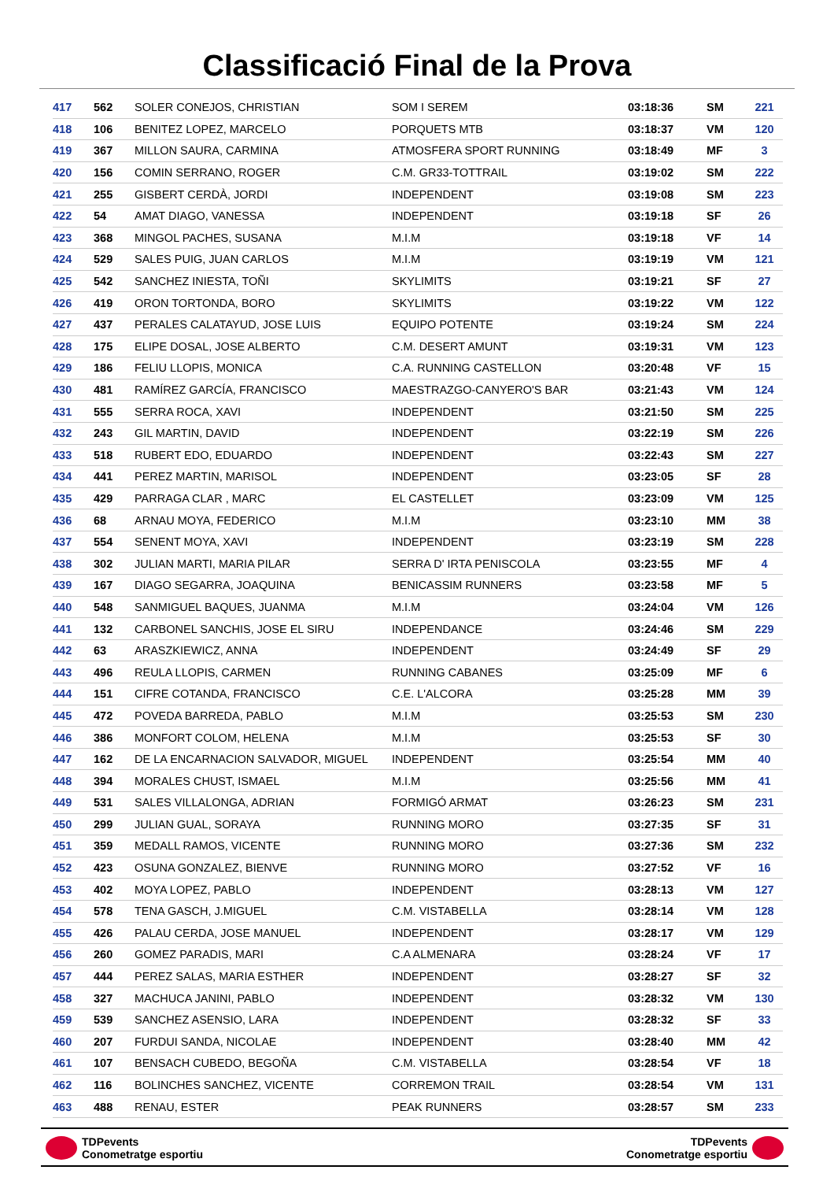Classificació Final de la Prova
| 417 | 562 | SOLER CONEJOS, CHRISTIAN | SOM I SEREM | 03:18:36 | SM | 221 |
| 418 | 106 | BENITEZ LOPEZ, MARCELO | PORQUETS MTB | 03:18:37 | VM | 120 |
| 419 | 367 | MILLON SAURA, CARMINA | ATMOSFERA SPORT RUNNING | 03:18:49 | MF | 3 |
| 420 | 156 | COMIN SERRANO, ROGER | C.M. GR33-TOTTRAIL | 03:19:02 | SM | 222 |
| 421 | 255 | GISBERT CERDÀ, JORDI | INDEPENDENT | 03:19:08 | SM | 223 |
| 422 | 54 | AMAT DIAGO, VANESSA | INDEPENDENT | 03:19:18 | SF | 26 |
| 423 | 368 | MINGOL PACHES, SUSANA | M.I.M | 03:19:18 | VF | 14 |
| 424 | 529 | SALES PUIG, JUAN CARLOS | M.I.M | 03:19:19 | VM | 121 |
| 425 | 542 | SANCHEZ INIESTA, TOÑI | SKYLIMITS | 03:19:21 | SF | 27 |
| 426 | 419 | ORON TORTONDA, BORO | SKYLIMITS | 03:19:22 | VM | 122 |
| 427 | 437 | PERALES CALATAYUD, JOSE LUIS | EQUIPO POTENTE | 03:19:24 | SM | 224 |
| 428 | 175 | ELIPE DOSAL, JOSE ALBERTO | C.M. DESERT AMUNT | 03:19:31 | VM | 123 |
| 429 | 186 | FELIU LLOPIS, MONICA | C.A. RUNNING CASTELLON | 03:20:48 | VF | 15 |
| 430 | 481 | RAMÍREZ GARCÍA, FRANCISCO | MAESTRAZGO-CANYERO'S BAR | 03:21:43 | VM | 124 |
| 431 | 555 | SERRA ROCA, XAVI | INDEPENDENT | 03:21:50 | SM | 225 |
| 432 | 243 | GIL MARTIN, DAVID | INDEPENDENT | 03:22:19 | SM | 226 |
| 433 | 518 | RUBERT EDO, EDUARDO | INDEPENDENT | 03:22:43 | SM | 227 |
| 434 | 441 | PEREZ MARTIN, MARISOL | INDEPENDENT | 03:23:05 | SF | 28 |
| 435 | 429 | PARRAGA CLAR , MARC | EL CASTELLET | 03:23:09 | VM | 125 |
| 436 | 68 | ARNAU MOYA, FEDERICO | M.I.M | 03:23:10 | MM | 38 |
| 437 | 554 | SENENT MOYA, XAVI | INDEPENDENT | 03:23:19 | SM | 228 |
| 438 | 302 | JULIAN MARTI, MARIA PILAR | SERRA D' IRTA PENISCOLA | 03:23:55 | MF | 4 |
| 439 | 167 | DIAGO SEGARRA, JOAQUINA | BENICASSIM RUNNERS | 03:23:58 | MF | 5 |
| 440 | 548 | SANMIGUEL BAQUES, JUANMA | M.I.M | 03:24:04 | VM | 126 |
| 441 | 132 | CARBONEL SANCHIS, JOSE EL SIRU | INDEPENDANCE | 03:24:46 | SM | 229 |
| 442 | 63 | ARASZKIEWICZ, ANNA | INDEPENDENT | 03:24:49 | SF | 29 |
| 443 | 496 | REULA LLOPIS, CARMEN | RUNNING CABANES | 03:25:09 | MF | 6 |
| 444 | 151 | CIFRE COTANDA, FRANCISCO | C.E. L'ALCORA | 03:25:28 | MM | 39 |
| 445 | 472 | POVEDA BARREDA, PABLO | M.I.M | 03:25:53 | SM | 230 |
| 446 | 386 | MONFORT COLOM, HELENA | M.I.M | 03:25:53 | SF | 30 |
| 447 | 162 | DE LA ENCARNACION SALVADOR, MIGUEL | INDEPENDENT | 03:25:54 | MM | 40 |
| 448 | 394 | MORALES CHUST, ISMAEL | M.I.M | 03:25:56 | MM | 41 |
| 449 | 531 | SALES VILLALONGA, ADRIAN | FORMIGÓ ARMAT | 03:26:23 | SM | 231 |
| 450 | 299 | JULIAN GUAL, SORAYA | RUNNING MORO | 03:27:35 | SF | 31 |
| 451 | 359 | MEDALL RAMOS, VICENTE | RUNNING MORO | 03:27:36 | SM | 232 |
| 452 | 423 | OSUNA GONZALEZ, BIENVE | RUNNING MORO | 03:27:52 | VF | 16 |
| 453 | 402 | MOYA LOPEZ, PABLO | INDEPENDENT | 03:28:13 | VM | 127 |
| 454 | 578 | TENA GASCH, J.MIGUEL | C.M. VISTABELLA | 03:28:14 | VM | 128 |
| 455 | 426 | PALAU CERDA, JOSE MANUEL | INDEPENDENT | 03:28:17 | VM | 129 |
| 456 | 260 | GOMEZ PARADIS, MARI | C.A ALMENARA | 03:28:24 | VF | 17 |
| 457 | 444 | PEREZ SALAS, MARIA ESTHER | INDEPENDENT | 03:28:27 | SF | 32 |
| 458 | 327 | MACHUCA JANINI, PABLO | INDEPENDENT | 03:28:32 | VM | 130 |
| 459 | 539 | SANCHEZ ASENSIO, LARA | INDEPENDENT | 03:28:32 | SF | 33 |
| 460 | 207 | FURDUI SANDA, NICOLAE | INDEPENDENT | 03:28:40 | MM | 42 |
| 461 | 107 | BENSACH CUBEDO, BEGOÑA | C.M. VISTABELLA | 03:28:54 | VF | 18 |
| 462 | 116 | BOLINCHES SANCHEZ, VICENTE | CORREMON TRAIL | 03:28:54 | VM | 131 |
| 463 | 488 | RENAU, ESTER | PEAK RUNNERS | 03:28:57 | SM | 233 |
TDPevents
Conometratge esportiu
TDPevents
Conometratge esportiu